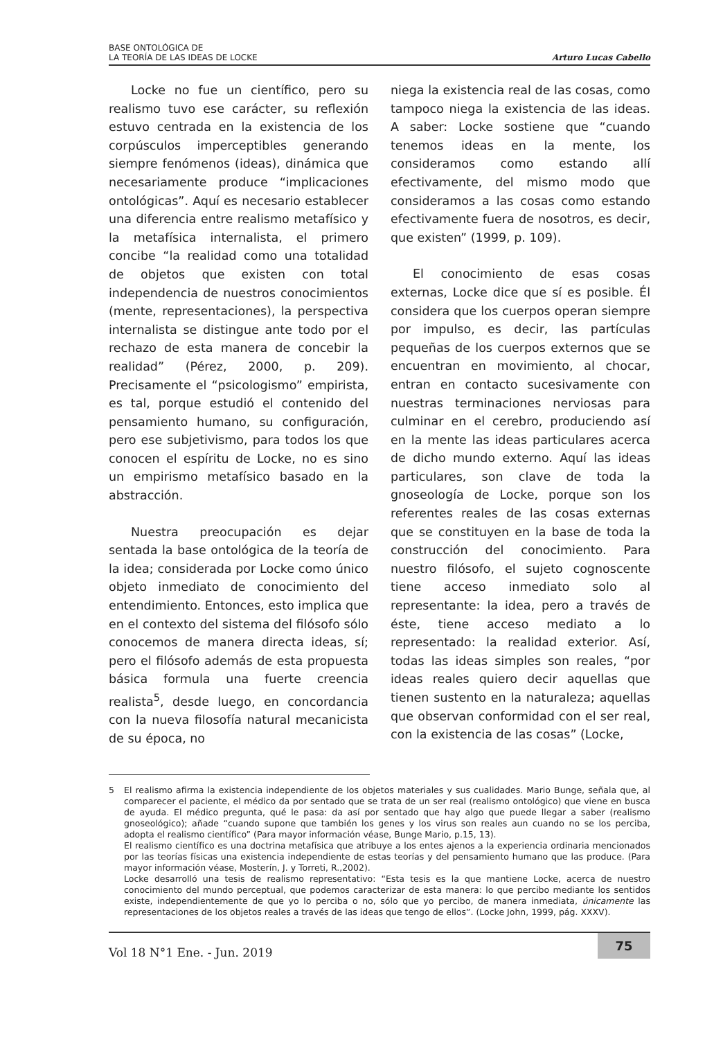BASE ONTOLÓGICA DE
LA TEORÍA DE LAS IDEAS DE LOCKE
Arturo Lucas Cabello
Locke no fue un científico, pero su realismo tuvo ese carácter, su reflexión estuvo centrada en la existencia de los corpúsculos imperceptibles generando siempre fenómenos (ideas), dinámica que necesariamente produce “implicaciones ontológicas”. Aquí es necesario establecer una diferencia entre realismo metafísico y la metafísica internalista, el primero concibe “la realidad como una totalidad de objetos que existen con total independencia de nuestros conocimientos (mente, representaciones), la perspectiva internalista se distingue ante todo por el rechazo de esta manera de concebir la realidad” (Pérez, 2000, p. 209). Precisamente el “psicologismo” empirista, es tal, porque estudió el contenido del pensamiento humano, su configuración, pero ese subjetivismo, para todos los que conocen el espíritu de Locke, no es sino un empirismo metafísico basado en la abstracción.
Nuestra preocupación es dejar sentada la base ontológica de la teoría de la idea; considerada por Locke como único objeto inmediato de conocimiento del entendimiento. Entonces, esto implica que en el contexto del sistema del filósofo sólo conocemos de manera directa ideas, sí; pero el filósofo además de esta propuesta básica formula una fuerte creencia realista<sup>5</sup>, desde luego, en concordancia con la nueva filosofía natural mecanicista de su época, no
niega la existencia real de las cosas, como tampoco niega la existencia de las ideas. A saber: Locke sostiene que “cuando tenemos ideas en la mente, los consideramos como estando allí efectivamente, del mismo modo que consideramos a las cosas como estando efectivamente fuera de nosotros, es decir, que existen” (1999, p. 109).
El conocimiento de esas cosas externas, Locke dice que sí es posible. Él considera que los cuerpos operan siempre por impulso, es decir, las partículas pequeñas de los cuerpos externos que se encuentran en movimiento, al chocar, entran en contacto sucesivamente con nuestras terminaciones nerviosas para culminar en el cerebro, produciendo así en la mente las ideas particulares acerca de dicho mundo externo. Aquí las ideas particulares, son clave de toda la gnoseología de Locke, porque son los referentes reales de las cosas externas que se constituyen en la base de toda la construcción del conocimiento. Para nuestro filósofo, el sujeto cognoscente tiene acceso inmediato solo al representante: la idea, pero a través de éste, tiene acceso mediato a lo representado: la realidad exterior. Así, todas las ideas simples son reales, “por ideas reales quiero decir aquellas que tienen sustento en la naturaleza; aquellas que observan conformidad con el ser real, con la existencia de las cosas” (Locke,
5 El realismo afirma la existencia independiente de los objetos materiales y sus cualidades. Mario Bunge, señala que, al comparecer el paciente, el médico da por sentado que se trata de un ser real (realismo ontológico) que viene en busca de ayuda. El médico pregunta, qué le pasa: da así por sentado que hay algo que puede llegar a saber (realismo gnoseológico); añade “cuando supone que también los genes y los virus son reales aun cuando no se los perciba, adopta el realismo científico” (Para mayor información véase, Bunge Mario, p.15, 13).
El realismo científico es una doctrina metafísica que atribuye a los entes ajenos a la experiencia ordinaria mencionados por las teorías físicas una existencia independiente de estas teorías y del pensamiento humano que las produce. (Para mayor información véase, Mosterín, J. y Torreti, R.,2002).
Locke desarrolló una tesis de realismo representativo: “Esta tesis es la que mantiene Locke, acerca de nuestro conocimiento del mundo perceptual, que podemos caracterizar de esta manera: lo que percibo mediante los sentidos existe, independientemente de que yo lo perciba o no, sólo que yo percibo, de manera inmediata, únicamente las representaciones de los objetos reales a través de las ideas que tengo de ellos”. (Locke John, 1999, pág. XXXV).
Vol 18 N°1 Ene. - Jun. 2019
75